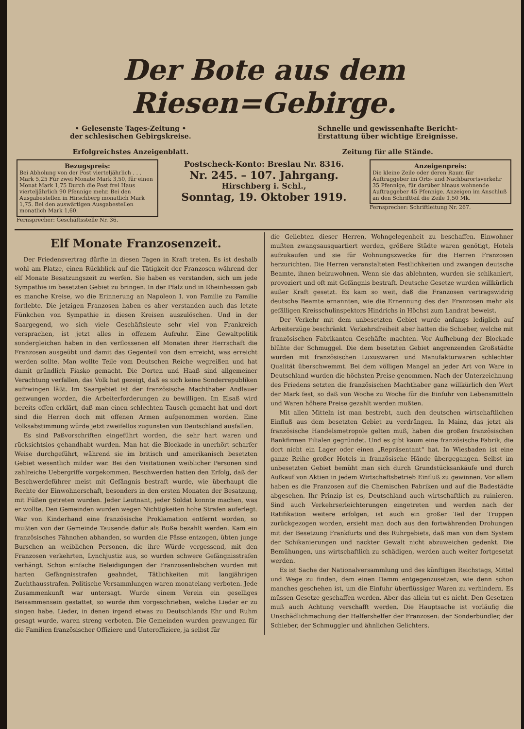Der Bote aus dem Riesen=Gebirge.
• Gelesenste Tages-Zeitung •
der schlesischen Gebirgskreise.
Erfolgreichstes Anzeigenblatt.
Schnelle und gewissenhafte Bericht-
Erstattung über wichtige Ereignisse.
Zeitung für alle Stände.
Bezugspreis:
Bei Abholung von der Post vierteljährlich . . . Mark 5,25 Für zwei Monate Mark 3,50, für einen Monat Mark 1,75 Durch die Post frei Haus vierteljährlich 90 Pfennige mehr. Bei den Ausgabestellen in Hirschberg monatlich Mark 1,75. Bei den auswärtigen Ausgabestellen monatlich Mark 1,60.
Fernsprecher: Geschäftsstelle Nr. 36.
Postscheck-Konto: Breslau Nr. 8316.
Nr. 245. – 107. Jahrgang.
Hirschberg i. Schl.,
Sonntag, 19. Oktober 1919.
Anzeigenpreis:
Die kleine Zeile oder deren Raum für Auftraggeber im Orts- und Nachbarortsverkehr 35 Pfennige, für darüber hinaus wohnende Auftraggeber 45 Pfennige. Anzeigen im Anschluß an den Schriftteil die Zeile 1,50 Mk.
Fernsprecher: Schriftleitung Nr. 267.
Elf Monate Franzosenzeit.
Der Friedensvertrag dürfte in diesen Tagen in Kraft treten. Es ist deshalb wohl am Platze, einen Rückblick auf die Tätigkeit der Franzosen während der elf Monate Besatzungszeit zu werfen. Sie haben es verstanden, sich um jede Sympathie im besetzten Gebiet zu bringen. In der Pfalz und in Rheinhessen gab es manche Kreise, wo die Erinnerung an Napoleon I. von Familie zu Familie fortlebte. Die jetzigen Franzosen haben es aber verstanden auch das letzte Fünkchen von Sympathie in diesen Kreisen auszulöschen. Und in der Saargegend, wo sich viele Geschäftsleute sehr viel von Frankreich versprachen, ist jetzt alles in offenem Aufruhr. Eine Gewaltpolitik sondergleichen haben in den verflossenen elf Monaten ihrer Herrschaft die Franzosen ausgeübt und damit das Gegenteil von dem erreicht, was erreicht werden sollte. Man wollte Teile vom Deutschen Reiche wegreißen und hat damit gründlich Fiasko gemacht. Die Dorten und Haaß sind allgemeiner Verachtung verfallen, das Volk hat gezeigt, daß es sich keine Sonderrepubliken aufzwingen läßt. Im Saargebiet ist der französische Machthaber Andlauer gezwungen worden, die Arbeiterforderungen zu bewilligen. Im Elsaß wird bereits offen erklärt, daß man einen schlechten Tausch gemacht hat und dort sind die Herren doch mit offenen Armen aufgenommen worden. Eine Volksabstimmung würde jetzt zweifellos zugunsten von Deutschland ausfallen.
Es sind Paßvorschriften eingeführt worden, die sehr hart waren und rücksichtslos gehandhabt wurden. Man hat die Blockade in unerhört scharfer Weise durchgeführt, während sie im britisch und amerikanisch besetzten Gebiet wesentlich milder war. Bei den Visitationen weiblicher Personen sind zahlreiche Uebergriffe vorgekommen. Beschwerden hatten den Erfolg, daß der Beschwerdeführer meist mit Gefängnis bestraft wurde, wie überhaupt die Rechte der Einwohnerschaft, besonders in den ersten Monaten der Besatzung, mit Füßen getreten wurden. Jeder Leutnant, jeder Soldat konnte machen, was er wollte. Den Gemeinden wurden wegen Nichtigkeiten hohe Strafen auferlegt. War von Kinderhand eine französische Proklamation entfernt worden, so mußten von der Gemeinde Tausende dafür als Buße bezahlt werden. Kam ein französisches Fähnchen abhanden, so wurden die Pässe entzogen, übten junge Burschen an weiblichen Personen, die ihre Würde vergessend, mit den Franzosen verkehrten, Lynchjustiz aus, so wurden schwere Gefängnisstrafen verhängt. Schon einfache Beleidigungen der Franzosenliebchen wurden mit harten Gefängnisstrafen geahndet, Tätlichkeiten mit langjährigen Zuchthausstrafen. Politische Versammlungen waren monatelang verboten. Jede Zusammenkunft war untersagt. Wurde einem Verein ein geselliges Beisammensein gestattet, so wurde ihm vorgeschrieben, welche Lieder er zu singen habe. Lieder, in denen irgend etwas zu Deutschlands Ehr und Ruhm gesagt wurde, waren streng verboten. Die Gemeinden wurden gezwungen für die Familien französischer Offiziere und Unteroffiziere, ja selbst für
die Geliebten dieser Herren, Wohngelegenheit zu beschaffen. Einwohner mußten zwangsausquartiert werden, größere Städte waren genötigt, Hotels aufzukaufen und sie für Wohnungszwecke für die Herren Franzosen herzurichten. Die Herren veranstalteten Festlichkeiten und zwangen deutsche Beamte, ihnen beizuwohnen. Wenn sie das ablehnten, wurden sie schikaniert, provoziert und oft mit Gefängnis bestraft. Deutsche Gesetze wurden willkürlich außer Kraft gesetzt. Es kam so weit, daß die Franzosen vertragswidrig deutsche Beamte ernannten, wie die Ernennung des den Franzosen mehr als gefälligen Kreisschulinspektors Hindrichs in Höchst zum Landrat beweist.
Der Verkehr mit dem unbesetzten Gebiet wurde anfangs lediglich auf Arbeiterzüge beschränkt. Verkehrsfreiheit aber hatten die Schieber, welche mit französischen Fabrikanten Geschäfte machten. Vor Aufhebung der Blockade blühte der Schmuggel. Die dem besetzten Gebiet angrenzenden Großstädte wurden mit französischen Luxuswaren und Manufakturwaren schlechter Qualität überschwemmt. Bei dem völligen Mangel an jeder Art von Ware in Deutschland wurden die höchsten Preise genommen. Nach der Unterzeichnung des Friedens setzten die französischen Machthaber ganz willkürlich den Wert der Mark fest, so daß von Woche zu Woche für die Einfuhr von Lebensmitteln und Waren höhere Preise gezahlt werden mußten.
Mit allen Mitteln ist man bestrebt, auch den deutschen wirtschaftlichen Einfluß aus dem besetzten Gebiet zu verdrängen. In Mainz, das jetzt als französische Handelsmetropole gelten muß, haben die großen französischen Bankfirmen Filialen gegründet. Und es gibt kaum eine französische Fabrik, die dort nicht ein Lager oder einen „Repräsentant“ hat. In Wiesbaden ist eine ganze Reihe großer Hotels in französische Hände übergegangen. Selbst im unbesetzten Gebiet bemüht man sich durch Grundstücksankäufe und durch Aufkauf von Aktien in jedem Wirtschaftsbetrieb Einfluß zu gewinnen. Vor allem haben es die Franzosen auf die Chemischen Fabriken und auf die Badestädte abgesehen. Ihr Prinzip ist es, Deutschland auch wirtschaftlich zu ruinieren. Sind auch Verkehrserleichterungen eingetreten und werden nach der Ratifikation weitere erfolgen, ist auch ein großer Teil der Truppen zurückgezogen worden, ersieht man doch aus den fortwährenden Drohungen mit der Besetzung Frankfurts und des Ruhrgebiets, daß man von dem System der Schikanierungen und nackter Gewalt nicht abzuweichen gedenkt. Die Bemühungen, uns wirtschaftlich zu schädigen, werden auch weiter fortgesetzt werden.
Es ist Sache der Nationalversammlung und des künftigen Reichstags, Mittel und Wege zu finden, dem einen Damm entgegenzusetzen, wie denn schon manches geschehen ist, um die Einfuhr überflüssiger Waren zu verhindern. Es müssen Gesetze geschaffen werden. Aber das allein tut es nicht. Den Gesetzen muß auch Achtung verschafft werden. Die Hauptsache ist vorläufig die Unschädlichmachung der Helfershelfer der Franzosen: der Sonderbündler, der Schieber, der Schmuggler und ähnlichen Gelichters.